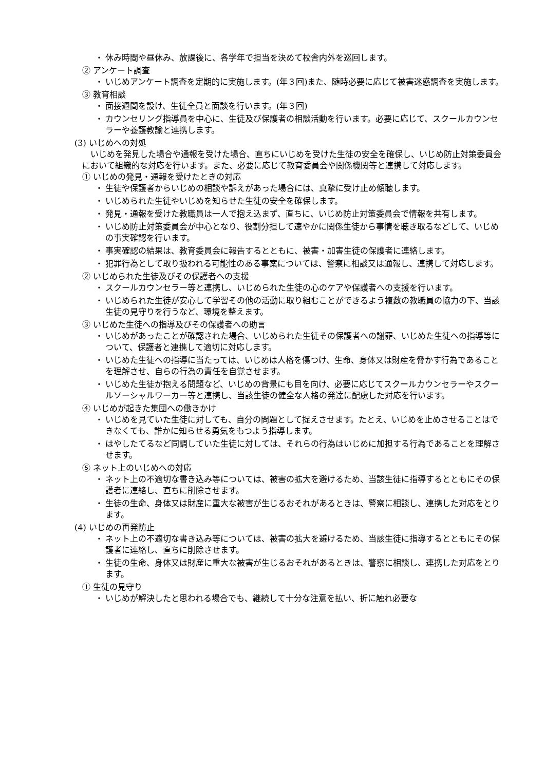・ 休み時間や昼休み、放課後に、各学年で担当を決めて校舎内外を巡回します。
② アンケート調査
・ いじめアンケート調査を定期的に実施します。(年３回)また、随時必要に応じて被害迷惑調査を実施します。
③ 教育相談
・ 面接週間を設け、生徒全員と面談を行います。(年３回)
・ カウンセリング指導員を中心に、生徒及び保護者の相談活動を行います。必要に応じて、スクールカウンセラーや養護教諭と連携します。
(3) いじめへの対処
　いじめを発見した場合や通報を受けた場合、直ちにいじめを受けた生徒の安全を確保し、いじめ防止対策委員会において組織的な対応を行います。また、必要に応じて教育委員会や関係機関等と連携して対応します。
① いじめの発見・通報を受けたときの対応
・ 生徒や保護者からいじめの相談や訴えがあった場合には、真摯に受け止め傾聴します。
・ いじめられた生徒やいじめを知らせた生徒の安全を確保します。
・ 発見・通報を受けた教職員は一人で抱え込まず、直ちに、いじめ防止対策委員会で情報を共有します。
・ いじめ防止対策委員会が中心となり、役割分担して速やかに関係生徒から事情を聴き取るなどして、いじめの事実確認を行います。
・ 事実確認の結果は、教育委員会に報告するとともに、被害・加害生徒の保護者に連絡します。
・ 犯罪行為として取り扱われる可能性のある事案については、警察に相談又は通報し、連携して対応します。
② いじめられた生徒及びその保護者への支援
・ スクールカウンセラー等と連携し、いじめられた生徒の心のケアや保護者への支援を行います。
・ いじめられた生徒が安心して学習その他の活動に取り組むことができるよう複数の教職員の協力の下、当該生徒の見守りを行うなど、環境を整えます。
③ いじめた生徒への指導及びその保護者への助言
・ いじめがあったことが確認された場合、いじめられた生徒その保護者への謝罪、いじめた生徒への指導等について、保護者と連携して適切に対応します。
・ いじめた生徒への指導に当たっては、いじめは人格を傷つけ、生命、身体又は財産を脅かす行為であることを理解させ、自らの行為の責任を自覚させます。
・ いじめた生徒が抱える問題など、いじめの背景にも目を向け、必要に応じてスクールカウンセラーやスクールソーシャルワーカー等と連携し、当該生徒の健全な人格の発達に配慮した対応を行います。
④ いじめが起きた集団への働きかけ
・ いじめを見ていた生徒に対しても、自分の問題として捉えさせます。たとえ、いじめを止めさせることはできなくても、誰かに知らせる勇気をもつよう指導します。
・ はやしたてるなど同調していた生徒に対しては、それらの行為はいじめに加担する行為であることを理解させます。
⑤ ネット上のいじめへの対応
・ ネット上の不適切な書き込み等については、被害の拡大を避けるため、当該生徒に指導するとともにその保護者に連絡し、直ちに削除させます。
・ 生徒の生命、身体又は財産に重大な被害が生じるおそれがあるときは、警察に相談し、連携した対応をとります。
(4) いじめの再発防止
・ ネット上の不適切な書き込み等については、被害の拡大を避けるため、当該生徒に指導するとともにその保護者に連絡し、直ちに削除させます。
・ 生徒の生命、身体又は財産に重大な被害が生じるおそれがあるときは、警察に相談し、連携した対応をとります。
① 生徒の見守り
・ いじめが解決したと思われる場合でも、継続して十分な注意を払い、折に触れ必要な